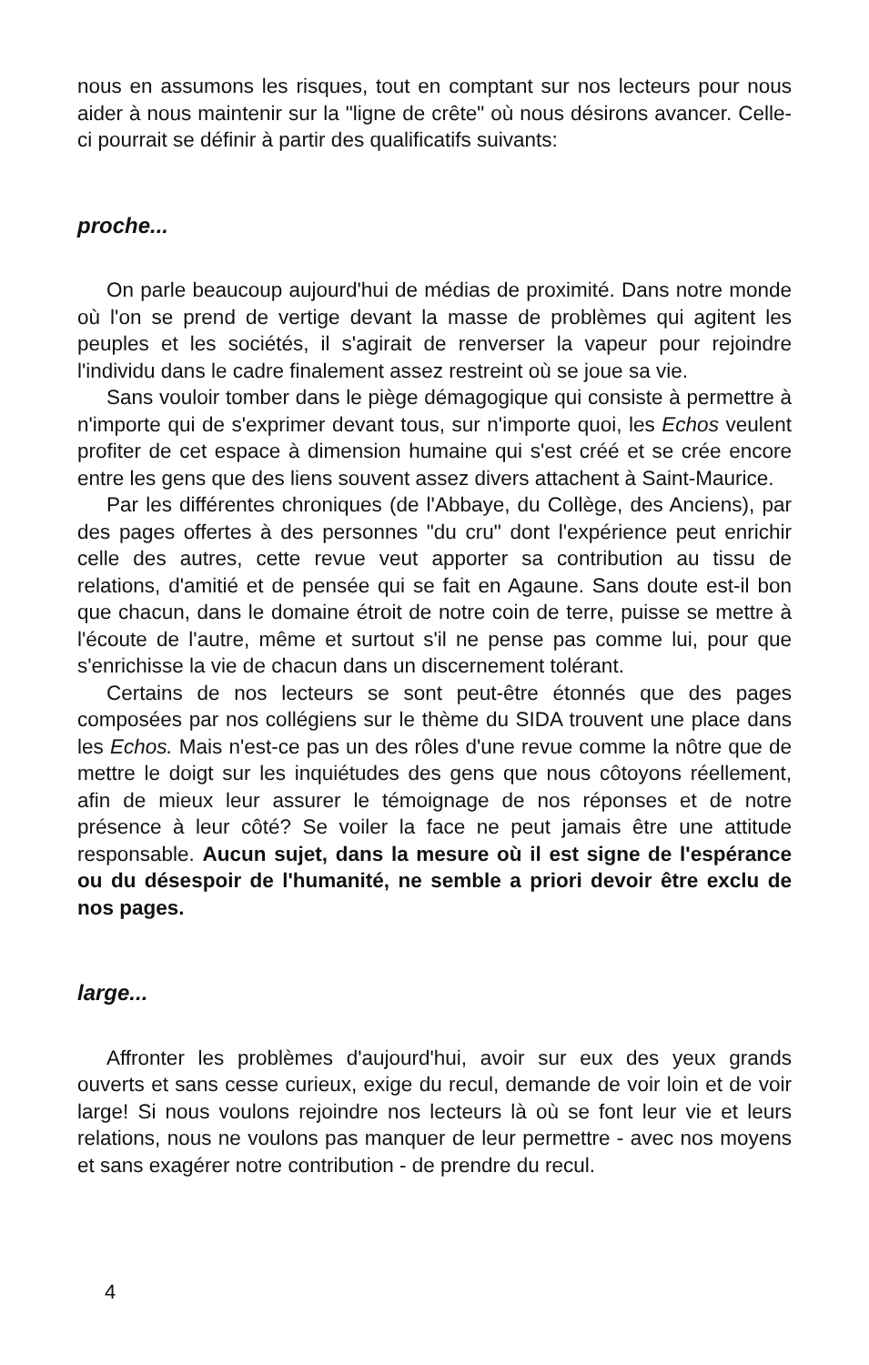nous en assumons les risques, tout en comptant sur nos lecteurs pour nous aider à nous maintenir sur la "ligne de crête" où nous désirons avancer. Celle-ci pourrait se définir à partir des qualificatifs suivants:
proche...
On parle beaucoup aujourd'hui de médias de proximité. Dans notre monde où l'on se prend de vertige devant la masse de problèmes qui agitent les peuples et les sociétés, il s'agirait de renverser la vapeur pour rejoindre l'individu dans le cadre finalement assez restreint où se joue sa vie.
Sans vouloir tomber dans le piège démagogique qui consiste à permettre à n'importe qui de s'exprimer devant tous, sur n'importe quoi, les Echos veulent profiter de cet espace à dimension humaine qui s'est créé et se crée encore entre les gens que des liens souvent assez divers attachent à Saint-Maurice.
Par les différentes chroniques (de l'Abbaye, du Collège, des Anciens), par des pages offertes à des personnes "du cru" dont l'expérience peut enrichir celle des autres, cette revue veut apporter sa contribution au tissu de relations, d'amitié et de pensée qui se fait en Agaune. Sans doute est-il bon que chacun, dans le domaine étroit de notre coin de terre, puisse se mettre à l'écoute de l'autre, même et surtout s'il ne pense pas comme lui, pour que s'enrichisse la vie de chacun dans un discernement tolérant.
Certains de nos lecteurs se sont peut-être étonnés que des pages composées par nos collégiens sur le thème du SIDA trouvent une place dans les Echos. Mais n'est-ce pas un des rôles d'une revue comme la nôtre que de mettre le doigt sur les inquiétudes des gens que nous côtoyons réellement, afin de mieux leur assurer le témoignage de nos réponses et de notre présence à leur côté? Se voiler la face ne peut jamais être une attitude responsable. Aucun sujet, dans la mesure où il est signe de l'espérance ou du désespoir de l'humanité, ne semble a priori devoir être exclu de nos pages.
large...
Affronter les problèmes d'aujourd'hui, avoir sur eux des yeux grands ouverts et sans cesse curieux, exige du recul, demande de voir loin et de voir large! Si nous voulons rejoindre nos lecteurs là où se font leur vie et leurs relations, nous ne voulons pas manquer de leur permettre - avec nos moyens et sans exagérer notre contribution - de prendre du recul.
4